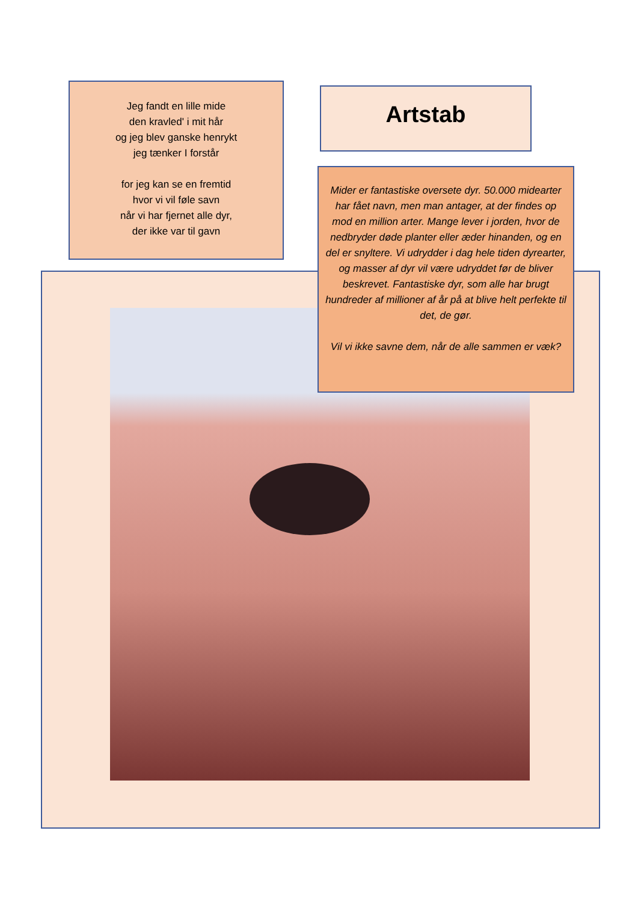Jeg fandt en lille mide
den kravled' i mit hår
og jeg blev ganske henrykt
jeg tænker I forstår
for jeg kan se en fremtid
hvor vi vil føle savn
når vi har fjernet alle dyr,
der ikke var til gavn
Artstab
Mider er fantastiske oversete dyr. 50.000 midearter har fået navn, men man antager, at der findes op mod en million arter. Mange lever i jorden, hvor de nedbryder døde planter eller æder hinanden, og en del er snyltere. Vi udrydder i dag hele tiden dyrearter, og masser af dyr vil være udryddet før de bliver beskrevet. Fantastiske dyr, som alle har brugt hundreder af millioner af år på at blive helt perfekte til det, de gør.
Vil vi ikke savne dem, når de alle sammen er væk?